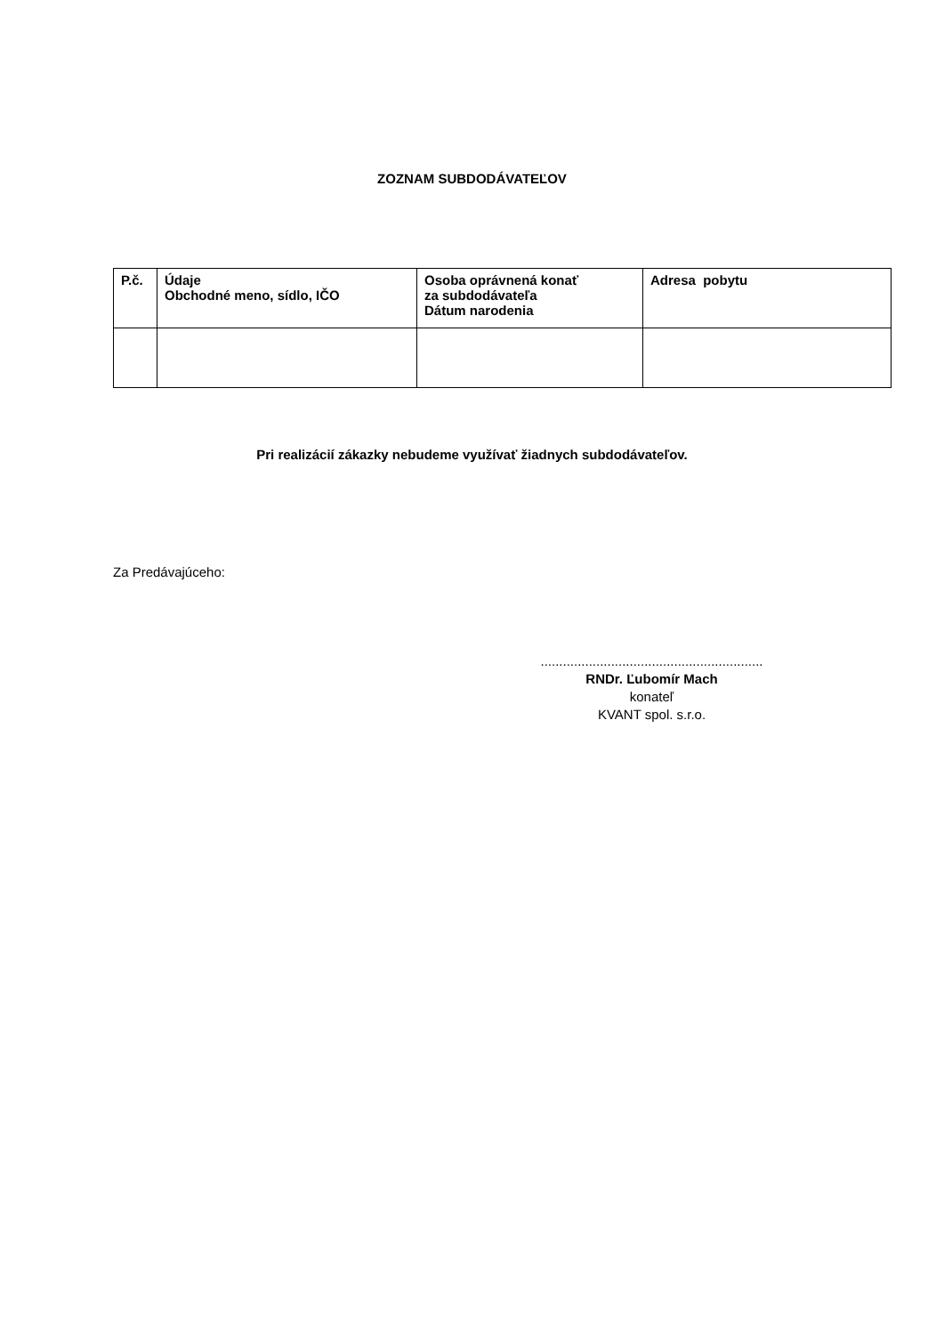ZOZNAM SUBDODÁVATEĽOV
| P.č. | Údaje Obchodné meno, sídlo, IČO | Osoba oprávnená konať za subdodávateľa Dátum narodenia | Adresa pobytu |
| --- | --- | --- | --- |
Pri realizácií zákazky nebudeme využívať žiadnych subdodávateľov.
Za Predávajúceho:
............................................................
RNDr. Ľubomír Mach
konateľ
KVANT spol. s.r.o.